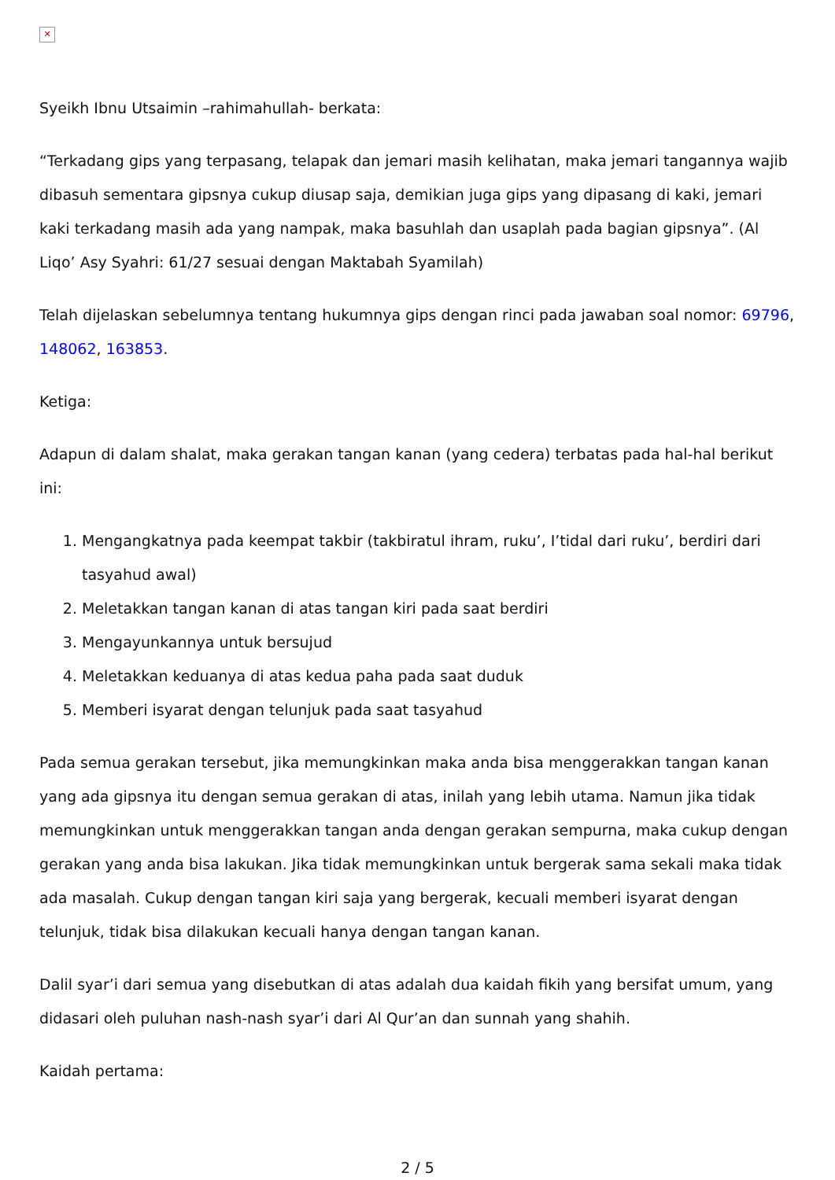✕
Syeikh Ibnu Utsaimin –rahimahullah- berkata:
“Terkadang gips yang terpasang, telapak dan jemari masih kelihatan, maka jemari tangannya wajib dibasuh sementara gipsnya cukup diusap saja, demikian juga gips yang dipasang di kaki, jemari kaki terkadang masih ada yang nampak, maka basuhlah dan usaplah pada bagian gipsnya”. (Al Liqo’ Asy Syahri: 61/27 sesuai dengan Maktabah Syamilah)
Telah dijelaskan sebelumnya tentang hukumnya gips dengan rinci pada jawaban soal nomor: 69796, 148062, 163853.
Ketiga:
Adapun di dalam shalat, maka gerakan tangan kanan (yang cedera) terbatas pada hal-hal berikut ini:
1. Mengangkatnya pada keempat takbir (takbiratul ihram, ruku’, I’tidal dari ruku’, berdiri dari tasyahud awal)
2. Meletakkan tangan kanan di atas tangan kiri pada saat berdiri
3. Mengayunkannya untuk bersujud
4. Meletakkan keduanya di atas kedua paha pada saat duduk
5. Memberi isyarat dengan telunjuk pada saat tasyahud
Pada semua gerakan tersebut, jika memungkinkan maka anda bisa menggerakkan tangan kanan yang ada gipsnya itu dengan semua gerakan di atas, inilah yang lebih utama. Namun jika tidak memungkinkan untuk menggerakkan tangan anda dengan gerakan sempurna, maka cukup dengan gerakan yang anda bisa lakukan. Jika tidak memungkinkan untuk bergerak sama sekali maka tidak ada masalah. Cukup dengan tangan kiri saja yang bergerak, kecuali memberi isyarat dengan telunjuk, tidak bisa dilakukan kecuali hanya dengan tangan kanan.
Dalil syar’i dari semua yang disebutkan di atas adalah dua kaidah fikih yang bersifat umum, yang didasari oleh puluhan nash-nash syar’i dari Al Qur’an dan sunnah yang shahih.
Kaidah pertama:
2 / 5